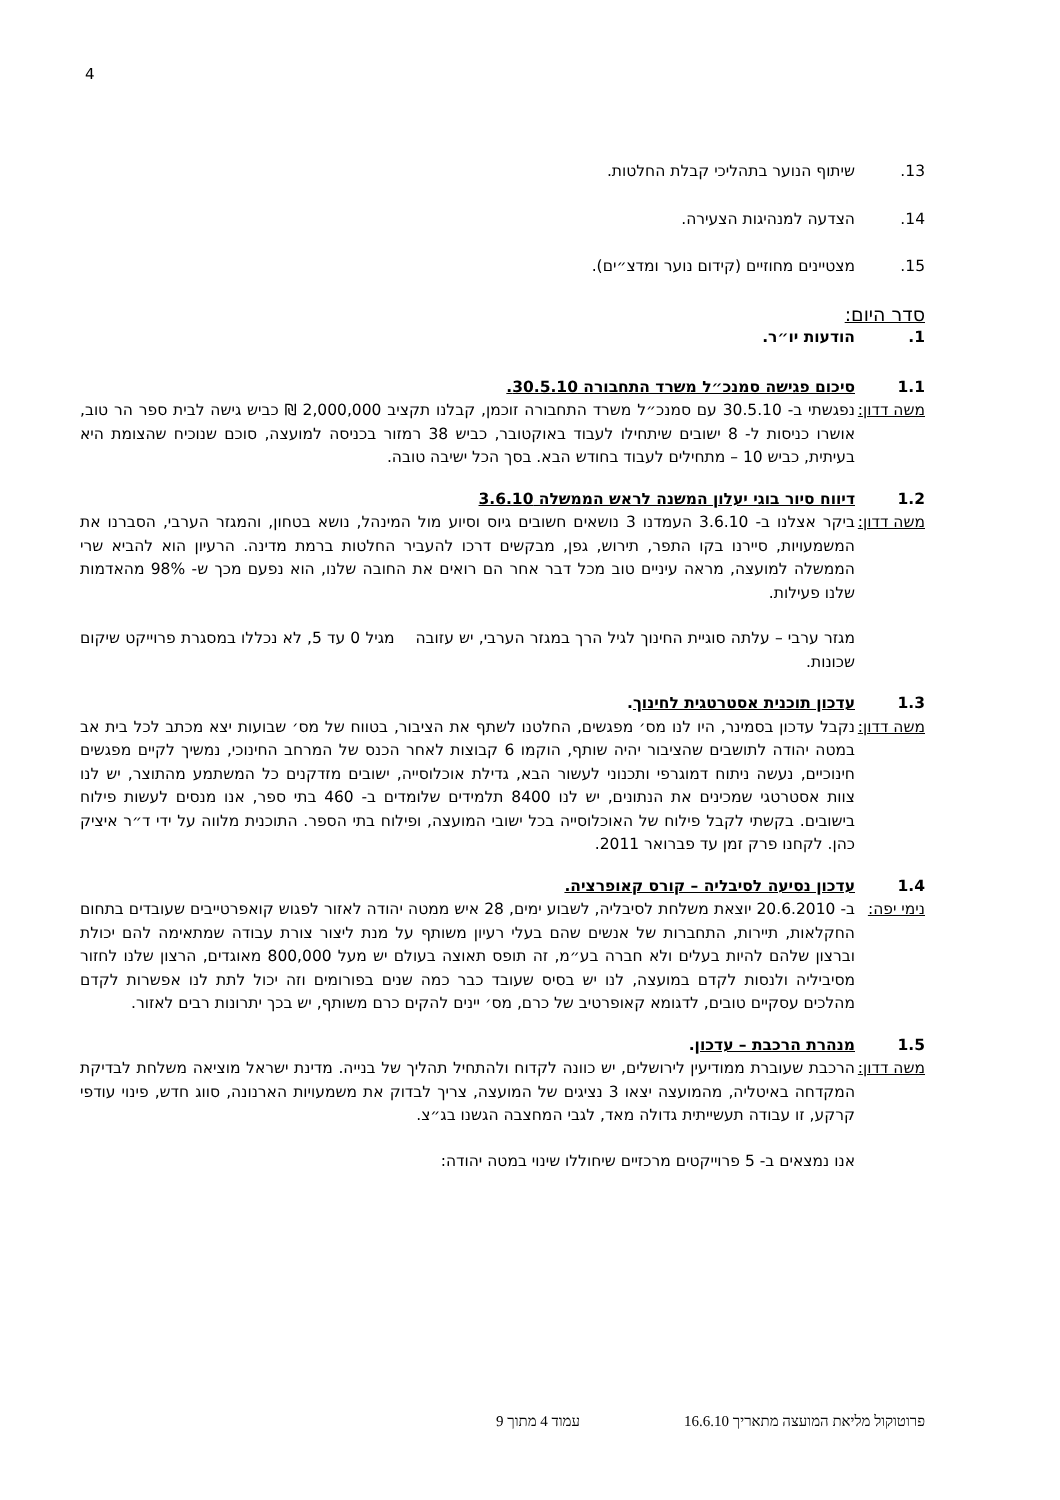4
13. שיתוף הנוער בתהליכי קבלת החלטות.
14. הצדעה למנהיגות הצעירה.
15. מצטיינים מחוזיים (קידום נוער ומדצ״ים).
סדר היום:
1. הודעות יו״ר.
1.1 סיכום פגישה סמנכ״ל משרד התחבורה 30.5.10.
משה דדון: נפגשתי ב- 30.5.10 עם סמנכ״ל משרד התחבורה זוכמן, קבלנו תקציב 2,000,000 ₪ כביש גישה לבית ספר הר טוב, אושרו כניסות ל- 8 ישובים שיתחילו לעבוד באוקטובר, כביש 38 רמזור בכניסה למועצה, סוכם שנוכיח שהצומת היא בעיתית, כביש 10 – מתחילים לעבוד בחודש הבא. בסך הכל ישיבה טובה.
1.2 דיווח סיור בוגי יעלון המשנה לראש הממשלה 3.6.10
משה דדון: ביקר אצלנו ב- 3.6.10 העמדנו 3 נושאים חשובים גיוס וסיוע מול המינהל, נושא בטחון, והמגזר הערבי, הסברנו את המשמעויות, סיירנו בקו התפר, תירוש, גפן, מבקשים דרכו להעביר החלטות ברמת מדינה. הרעיון הוא להביא שרי הממשלה למועצה, מראה עיניים טוב מכל דבר אחר הם רואים את החובה שלנו, הוא נפעם מכך ש- 98% מהאדמות שלנו פעילות.
מגזר ערבי – עלתה סוגיית החינוך לגיל הרך במגזר הערבי, יש עזובה מגיל 0 עד 5, לא נכללו במסגרת פרוייקט שיקום שכונות.
1.3 עדכון תוכנית אסטרטגית לחינוך.
משה דדון: נקבל עדכון בסמינר, היו לנו מס׳ מפגשים, החלטנו לשתף את הציבור, בטווח של מס׳ שבועות יצא מכתב לכל בית אב במטה יהודה לתושבים שהציבור יהיה שותף, הוקמו 6 קבוצות לאחר הכנס של המרחב החינוכי, נמשיך לקיים מפגשים חינוכיים, נעשה ניתוח דמוגרפי ותכנוני לעשור הבא, גדילת אוכלוסייה, ישובים מזדקנים כל המשתמע מהתוצר, יש לנו צוות אסטרטגי שמכינים את הנתונים, יש לנו 8400 תלמידים שלומדים ב- 460 בתי ספר, אנו מנסים לעשות פילוח בישובים. בקשתי לקבל פילוח של האוכלוסייה בכל ישובי המועצה, ופילוח בתי הספר. התוכנית מלווה על ידי ד״ר איציק כהן. לקחנו פרק זמן עד פברואר 2011.
1.4 עדכון נסיעה לסיבליה – קורס קאופרציה.
נימי יפה: ב- 20.6.2010 יוצאת משלחת לסיבליה, לשבוע ימים, 28 איש ממטה יהודה לאזור לפגוש קואפרטייבים שעובדים בתחום החקלאות, תיירות, התחברות של אנשים שהם בעלי רעיון משותף על מנת ליצור צורת עבודה שמתאימה להם יכולת וברצון שלהם להיות בעלים ולא חברה בע״מ, זה תופס תאוצה בעולם יש מעל 800,000 מאוגדים, הרצון שלנו לחזור מסיביליה ולנסות לקדם במועצה, לנו יש בסיס שעובד כבר כמה שנים בפורומים וזה יכול לתת לנו אפשרות לקדם מהלכים עסקיים טובים, לדגומא קאופרטיב של כרם, מס׳ יינים להקים כרם משותף, יש בכך יתרונות רבים לאזור.
1.5 מנהרת הרכבת – עדכון.
משה דדון: הרכבת שעוברת ממודיעין לירושלים, יש כוונה לקדוח ולהתחיל תהליך של בנייה. מדינת ישראל מוציאה משלחת לבדיקת המקדחה באיטליה, מהמועצה יצאו 3 נציגים של המועצה, צריך לבדוק את משמעויות הארנונה, סווג חדש, פינוי עודפי קרקע, זו עבודה תעשייתית גדולה מאד, לגבי המחצבה הגשנו בג״צ.
אנו נמצאים ב- 5 פרוייקטים מרכזיים שיחוללו שינוי במטה יהודה:
פרוטוקול מליאת המועצה מתאריך 16.6.10 עמוד 4 מתוך 9